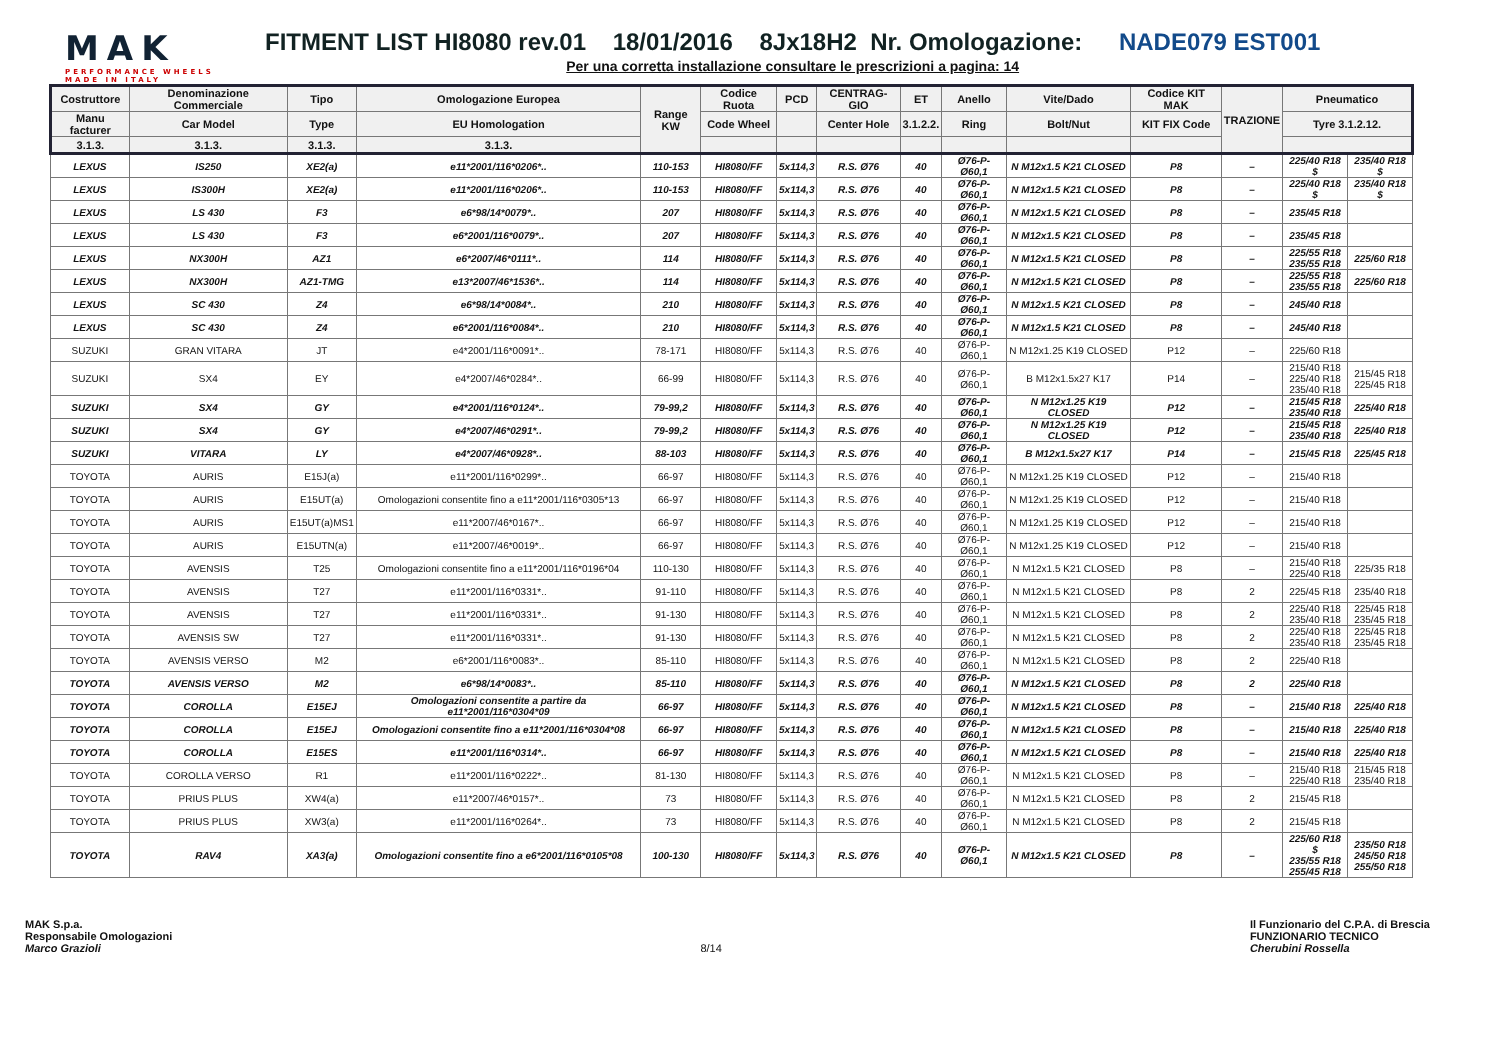MAK
PERFORMANCE WHEELS
MADE IN ITALY
FITMENT LIST HI8080 rev.01 18/01/2016 8Jx18H2 Nr. Omologazione: NADE079 EST001
Per una corretta installazione consultare le prescrizioni a pagina: 14
| Costruttore | Denominazione Commerciale | Tipo | Omologazione Europea | Range KW | Codice Ruota | PCD | CENTRAG-GIO | ET | Anello | Vite/Dado | Codice KIT MAK | TRAZIONE | Pneumatico | |
| --- | --- | --- | --- | --- | --- | --- | --- | --- | --- | --- | --- | --- | --- | --- |
| Manu facturer | Car Model | Type | EU Homologation | | Code Wheel | | Center Hole | 3.1.2.2. | Ring | Bolt/Nut | KIT FIX Code | | Tyre 3.1.2.12. | |
| 3.1.3. | 3.1.3. | 3.1.3. | 3.1.3. | | | | | | | | | | | |
| LEXUS | IS250 | XE2(a) | e11*2001/116*0206*.. | 110-153 | HI8080/FF | 5x114,3 | R.S. Ø76 | 40 | Ø76-P-Ø60,1 | N M12x1.5 K21 CLOSED | P8 | – | 225/40 R18 $ | 235/40 R18 $ |
| LEXUS | IS300H | XE2(a) | e11*2001/116*0206*.. | 110-153 | HI8080/FF | 5x114,3 | R.S. Ø76 | 40 | Ø76-P-Ø60,1 | N M12x1.5 K21 CLOSED | P8 | – | 225/40 R18 $ | 235/40 R18 $ |
| LEXUS | LS 430 | F3 | e6*98/14*0079*.. | 207 | HI8080/FF | 5x114,3 | R.S. Ø76 | 40 | Ø76-P-Ø60,1 | N M12x1.5 K21 CLOSED | P8 | – | 235/45 R18 | |
| LEXUS | LS 430 | F3 | e6*2001/116*0079*.. | 207 | HI8080/FF | 5x114,3 | R.S. Ø76 | 40 | Ø76-P-Ø60,1 | N M12x1.5 K21 CLOSED | P8 | – | 235/45 R18 | |
| LEXUS | NX300H | AZ1 | e6*2007/46*0111*.. | 114 | HI8080/FF | 5x114,3 | R.S. Ø76 | 40 | Ø76-P-Ø60,1 | N M12x1.5 K21 CLOSED | P8 | – | 225/55 R18 235/55 R18 | 225/60 R18 |
| LEXUS | NX300H | AZ1-TMG | e13*2007/46*1536*.. | 114 | HI8080/FF | 5x114,3 | R.S. Ø76 | 40 | Ø76-P-Ø60,1 | N M12x1.5 K21 CLOSED | P8 | – | 225/55 R18 235/55 R18 | 225/60 R18 |
| LEXUS | SC 430 | Z4 | e6*98/14*0084*.. | 210 | HI8080/FF | 5x114,3 | R.S. Ø76 | 40 | Ø76-P-Ø60,1 | N M12x1.5 K21 CLOSED | P8 | – | 245/40 R18 | |
| LEXUS | SC 430 | Z4 | e6*2001/116*0084*.. | 210 | HI8080/FF | 5x114,3 | R.S. Ø76 | 40 | Ø76-P-Ø60,1 | N M12x1.5 K21 CLOSED | P8 | – | 245/40 R18 | |
| SUZUKI | GRAN VITARA | JT | e4*2001/116*0091*.. | 78-171 | HI8080/FF | 5x114,3 | R.S. Ø76 | 40 | Ø76-P-Ø60,1 | N M12x1.25 K19 CLOSED | P12 | – | 225/60 R18 | |
| SUZUKI | SX4 | EY | e4*2007/46*0284*.. | 66-99 | HI8080/FF | 5x114,3 | R.S. Ø76 | 40 | Ø76-P-Ø60,1 | B M12x1.5x27 K17 | P14 | – | 215/40 R18 225/40 R18 235/40 R18 | 215/45 R18 225/45 R18 |
| SUZUKI | SX4 | GY | e4*2001/116*0124*.. | 79-99,2 | HI8080/FF | 5x114,3 | R.S. Ø76 | 40 | Ø76-P-Ø60,1 | N M12x1.25 K19 CLOSED | P12 | – | 215/45 R18 235/40 R18 | 225/40 R18 |
| SUZUKI | SX4 | GY | e4*2007/46*0291*.. | 79-99,2 | HI8080/FF | 5x114,3 | R.S. Ø76 | 40 | Ø76-P-Ø60,1 | N M12x1.25 K19 CLOSED | P12 | – | 215/45 R18 235/40 R18 | 225/40 R18 |
| SUZUKI | VITARA | LY | e4*2007/46*0928*.. | 88-103 | HI8080/FF | 5x114,3 | R.S. Ø76 | 40 | Ø76-P-Ø60,1 | B M12x1.5x27 K17 | P14 | – | 215/45 R18 | 225/45 R18 |
| TOYOTA | AURIS | E15J(a) | e11*2001/116*0299*.. | 66-97 | HI8080/FF | 5x114,3 | R.S. Ø76 | 40 | Ø76-P-Ø60,1 | N M12x1.25 K19 CLOSED | P12 | – | 215/40 R18 | |
| TOYOTA | AURIS | E15UT(a) | Omologazioni consentite fino a e11*2001/116*0305*13 | 66-97 | HI8080/FF | 5x114,3 | R.S. Ø76 | 40 | Ø76-P-Ø60,1 | N M12x1.25 K19 CLOSED | P12 | – | 215/40 R18 | |
| TOYOTA | AURIS | E15UT(a)MS1 | e11*2007/46*0167*.. | 66-97 | HI8080/FF | 5x114,3 | R.S. Ø76 | 40 | Ø76-P-Ø60,1 | N M12x1.25 K19 CLOSED | P12 | – | 215/40 R18 | |
| TOYOTA | AURIS | E15UTN(a) | e11*2007/46*0019*.. | 66-97 | HI8080/FF | 5x114,3 | R.S. Ø76 | 40 | Ø76-P-Ø60,1 | N M12x1.25 K19 CLOSED | P12 | – | 215/40 R18 | |
| TOYOTA | AVENSIS | T25 | Omologazioni consentite fino a e11*2001/116*0196*04 | 110-130 | HI8080/FF | 5x114,3 | R.S. Ø76 | 40 | Ø76-P-Ø60,1 | N M12x1.5 K21 CLOSED | P8 | – | 215/40 R18 225/40 R18 | 225/35 R18 |
| TOYOTA | AVENSIS | T27 | e11*2001/116*0331*.. | 91-110 | HI8080/FF | 5x114,3 | R.S. Ø76 | 40 | Ø76-P-Ø60,1 | N M12x1.5 K21 CLOSED | P8 | 2 | 225/45 R18 | 235/40 R18 |
| TOYOTA | AVENSIS | T27 | e11*2001/116*0331*.. | 91-130 | HI8080/FF | 5x114,3 | R.S. Ø76 | 40 | Ø76-P-Ø60,1 | N M12x1.5 K21 CLOSED | P8 | 2 | 225/40 R18 235/40 R18 | 225/45 R18 235/45 R18 |
| TOYOTA | AVENSIS SW | T27 | e11*2001/116*0331*.. | 91-130 | HI8080/FF | 5x114,3 | R.S. Ø76 | 40 | Ø76-P-Ø60,1 | N M12x1.5 K21 CLOSED | P8 | 2 | 225/40 R18 235/40 R18 | 225/45 R18 235/45 R18 |
| TOYOTA | AVENSIS VERSO | M2 | e6*2001/116*0083*.. | 85-110 | HI8080/FF | 5x114,3 | R.S. Ø76 | 40 | Ø76-P-Ø60,1 | N M12x1.5 K21 CLOSED | P8 | 2 | 225/40 R18 | |
| TOYOTA | AVENSIS VERSO | M2 | e6*98/14*0083*.. | 85-110 | HI8080/FF | 5x114,3 | R.S. Ø76 | 40 | Ø76-P-Ø60,1 | N M12x1.5 K21 CLOSED | P8 | 2 | 225/40 R18 | |
| TOYOTA | COROLLA | E15EJ | Omologazioni consentite a partire da e11*2001/116*0304*09 | 66-97 | HI8080/FF | 5x114,3 | R.S. Ø76 | 40 | Ø76-P-Ø60,1 | N M12x1.5 K21 CLOSED | P8 | – | 215/40 R18 | 225/40 R18 |
| TOYOTA | COROLLA | E15EJ | Omologazioni consentite fino a e11*2001/116*0304*08 | 66-97 | HI8080/FF | 5x114,3 | R.S. Ø76 | 40 | Ø76-P-Ø60,1 | N M12x1.5 K21 CLOSED | P8 | – | 215/40 R18 | 225/40 R18 |
| TOYOTA | COROLLA | E15ES | e11*2001/116*0314*.. | 66-97 | HI8080/FF | 5x114,3 | R.S. Ø76 | 40 | Ø76-P-Ø60,1 | N M12x1.5 K21 CLOSED | P8 | – | 215/40 R18 | 225/40 R18 |
| TOYOTA | COROLLA VERSO | R1 | e11*2001/116*0222*.. | 81-130 | HI8080/FF | 5x114,3 | R.S. Ø76 | 40 | Ø76-P-Ø60,1 | N M12x1.5 K21 CLOSED | P8 | – | 215/40 R18 225/40 R18 | 215/45 R18 235/40 R18 |
| TOYOTA | PRIUS PLUS | XW4(a) | e11*2007/46*0157*.. | 73 | HI8080/FF | 5x114,3 | R.S. Ø76 | 40 | Ø76-P-Ø60,1 | N M12x1.5 K21 CLOSED | P8 | 2 | 215/45 R18 | |
| TOYOTA | PRIUS PLUS | XW3(a) | e11*2001/116*0264*.. | 73 | HI8080/FF | 5x114,3 | R.S. Ø76 | 40 | Ø76-P-Ø60,1 | N M12x1.5 K21 CLOSED | P8 | 2 | 215/45 R18 | |
| TOYOTA | RAV4 | XA3(a) | Omologazioni consentite fino a e6*2001/116*0105*08 | 100-130 | HI8080/FF | 5x114,3 | R.S. Ø76 | 40 | Ø76-P-Ø60,1 | N M12x1.5 K21 CLOSED | P8 | – | 225/60 R18 $ 235/55 R18 255/45 R18 | 235/50 R18 245/50 R18 255/50 R18 |
MAK S.p.a.
Responsabile Omologazioni
Marco Grazioli
8/14 Il Funzionario del C.P.A. di Brescia
FUNZIONARIO TECNICO
Cherubini Rossella